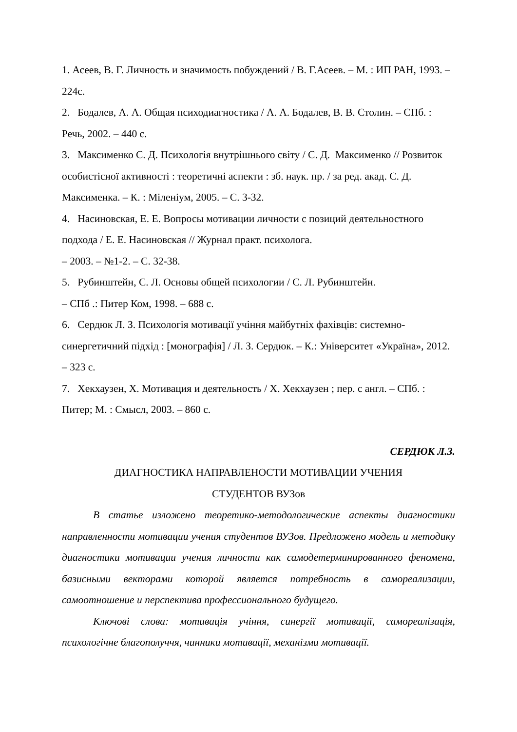1. Асеев, В. Г. Личность и значимость побуждений / В. Г.Асеев. – М. : ИП РАН, 1993. –224с.
2. Бодалев, А. А. Общая психодиагностика / А. А. Бодалев, В. В. Столин. – СПб. : Речь, 2002. – 440 с.
3. Максименко С. Д. Психологія внутрішнього світу / С. Д. Максименко // Розвиток особистісної активності : теоретичні аспекти : зб. наук. пр. / за ред. акад. С. Д. Максименка. – К. : Міленіум, 2005. – С. 3-32.
4. Насиновская, Е. Е. Вопросы мотивации личности с позиций деятельностного подхода / Е. Е. Насиновская // Журнал практ. психолога.
– 2003. – №1-2. – С. 32-38.
5. Рубинштейн, С. Л. Основы общей психологии / С. Л. Рубинштейн.
– СПб .: Питер Ком, 1998. – 688 с.
6. Сердюк Л. З. Психологія мотивації учіння майбутніх фахівців: системно-синергетичний підхід : [монографія] / Л. З. Сердюк. – К.: Університет «Україна», 2012. – 323 с.
7. Хекхаузен, Х. Мотивация и деятельность / Х. Хекхаузен ; пер. с англ. – СПб. : Питер; М. : Смысл, 2003. – 860 с.
СЕРДЮК Л.З.
ДИАГНОСТИКА НАПРАВЛЕНОСТИ МОТИВАЦИИ УЧЕНИЯ
СТУДЕНТОВ ВУЗов
В статье изложено теоретико-методологические аспекты диагностики направленности мотивации учения студентов ВУЗов. Предложено модель и методику диагностики мотивации учения личности как самодетерминированного феномена, базисными векторами которой является потребность в самореализации, самоотношение и перспектива профессионального будущего.
Ключові слова: мотивація учіння, синергії мотивації, самореалізація, психологічне благополуччя, чинники мотивації, механізми мотивації.